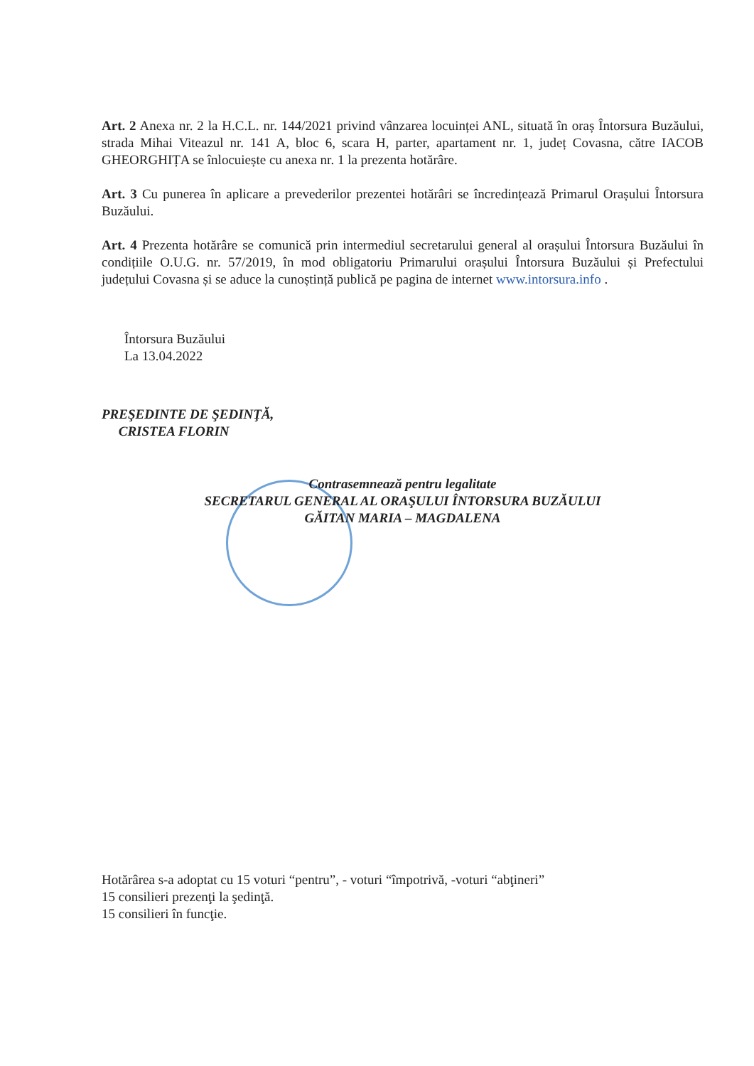Art. 2 Anexa nr. 2 la H.C.L. nr. 144/2021 privind vânzarea locuinței ANL, situată în oraș Întorsura Buzăului, strada Mihai Viteazul nr. 141 A, bloc 6, scara H, parter, apartament nr. 1, județ Covasna, către IACOB GHEORGHIȚA se înlocuiește cu anexa nr. 1 la prezenta hotărâre.
Art. 3 Cu punerea în aplicare a prevederilor prezentei hotărâri se încredințează Primarul Orașului Întorsura Buzăului.
Art. 4 Prezenta hotărâre se comunică prin intermediul secretarului general al orașului Întorsura Buzăului în condițiile O.U.G. nr. 57/2019, în mod obligatoriu Primarului orașului Întorsura Buzăului și Prefectului județului Covasna și se aduce la cunoștință publică pe pagina de internet www.intorsura.info .
Întorsura Buzăului
La 13.04.2022
PREŞEDINTE DE ŞEDINŢĂ,
CRISTEA FLORIN
Contrasemnează pentru legalitate
SECRETARUL GENERAL AL ORAŞULUI ÎNTORSURA BUZĂULUI
GĂITAN MARIA – MAGDALENA
Hotărârea s-a adoptat cu 15 voturi “pentru”, - voturi “împotrivă, -voturi “abţineri”
15 consilieri prezenţi la şedinţă.
15 consilieri în funcţie.